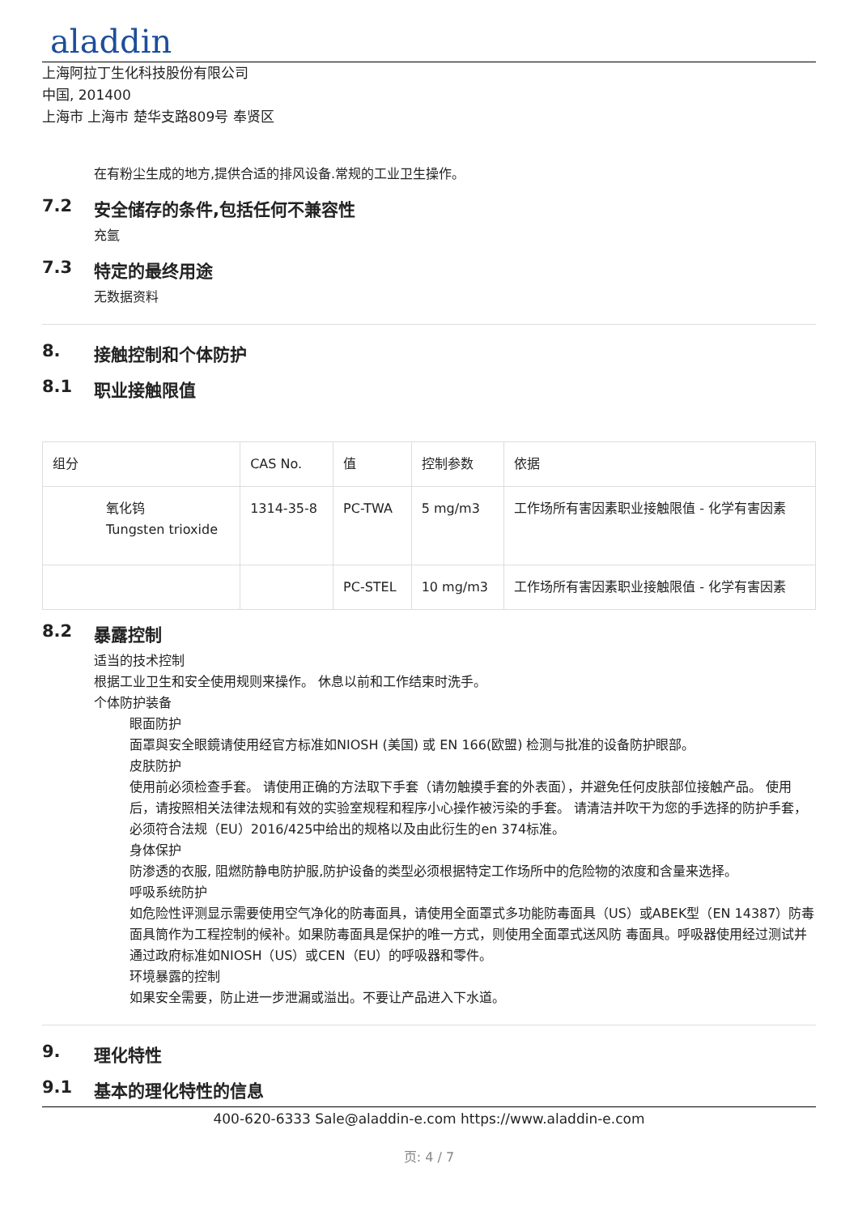aladdin
上海阿拉丁生化科技股份有限公司
中国, 201400
上海市 上海市 楚华支路809号 奉贤区
在有粉尘生成的地方,提供合适的排风设备.常规的工业卫生操作。
7.2 安全储存的条件,包括任何不兼容性
充氩
7.3 特定的最终用途
无数据资料
8. 接触控制和个体防护
8.1 职业接触限值
| 组分 | CAS No. | 值 | 控制参数 | 依据 |
| --- | --- | --- | --- | --- |
| 氧化钨 Tungsten trioxide | 1314-35-8 | PC-TWA | 5 mg/m3 | 工作场所有害因素职业接触限值 - 化学有害因素 |
| | | PC-STEL | 10 mg/m3 | 工作场所有害因素职业接触限值 - 化学有害因素 |
8.2 暴露控制
适当的技术控制
根据工业卫生和安全使用规则来操作。 休息以前和工作结束时洗手。
个体防护装备
眼面防护
面罩與安全眼鏡请使用经官方标准如NIOSH (美国) 或 EN 166(欧盟) 检测与批准的设备防护眼部。
皮肤防护
使用前必须检查手套。 请使用正确的方法取下手套（请勿触摸手套的外表面），并避免任何皮肤部位接触产品。 使用后，请按照相关法律法规和有效的实验室规程和程序小心操作被污染的手套。 请清洁并吹干为您的手选择的防护手套，必须符合法规（EU）2016/425中给出的规格以及由此衍生的en 374标准。
身体保护
防渗透的衣服, 阻燃防静电防护服,防护设备的类型必须根据特定工作场所中的危险物的浓度和含量来选择。
呼吸系统防护
如危险性评测显示需要使用空气净化的防毒面具，请使用全面罩式多功能防毒面具（US）或ABEK型（EN 14387）防毒面具筒作为工程控制的候补。如果防毒面具是保护的唯一方式，则使用全面罩式送风防 毒面具。呼吸器使用经过测试并通过政府标准如NIOSH（US）或CEN（EU）的呼吸器和零件。
环境暴露的控制
如果安全需要，防止进一步泄漏或溢出。不要让产品进入下水道。
9. 理化特性
9.1 基本的理化特性的信息
400-620-6333 Sale@aladdin-e.com https://www.aladdin-e.com
页: 4 / 7